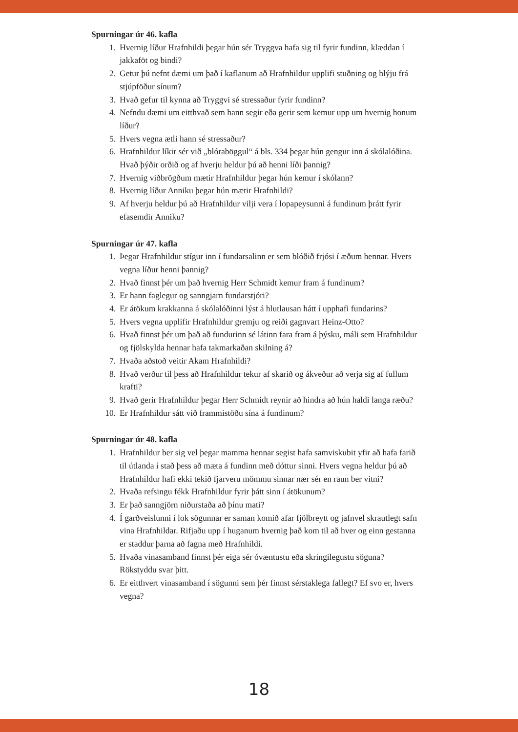Spurningar úr 46. kafla
1. Hvernig líður Hrafnhildi þegar hún sér Tryggva hafa sig til fyrir fundinn, klæddan í jakkaföt og bindi?
2. Getur þú nefnt dæmi um það í kaflanum að Hrafnhildur upplifi stuðning og hlýju frá stjúpföður sínum?
3. Hvað gefur til kynna að Tryggvi sé stressaður fyrir fundinn?
4. Nefndu dæmi um eitthvað sem hann segir eða gerir sem kemur upp um hvernig honum líður?
5. Hvers vegna ætli hann sé stressaður?
6. Hrafnhildur líkir sér við „blóraböggul“ á bls. 334 þegar hún gengur inn á skólalóðina. Hvað þýðir orðið og af hverju heldur þú að henni líði þannig?
7. Hvernig viðbrögðum mætir Hrafnhildur þegar hún kemur í skólann?
8. Hvernig líður Anniku þegar hún mætir Hrafnhildi?
9. Af hverju heldur þú að Hrafnhildur vilji vera í lopapeysunni á fundinum þrátt fyrir efasemdir Anniku?
Spurningar úr 47. kafla
1. Þegar Hrafnhildur stígur inn í fundarsalinn er sem blóðið frjósi í æðum hennar. Hvers vegna líður henni þannig?
2. Hvað finnst þér um það hvernig Herr Schmidt kemur fram á fundinum?
3. Er hann faglegur og sanngjarn fundarstjóri?
4. Er átökum krakkanna á skólalóðinni lýst á hlutlausan hátt í upphafi fundarins?
5. Hvers vegna upplifir Hrafnhildur gremju og reiði gagnvart Heinz-Otto?
6. Hvað finnst þér um það að fundurinn sé látinn fara fram á þýsku, máli sem Hrafnhildur og fjölskylda hennar hafa takmarkaðan skilning á?
7. Hvaða aðstoð veitir Akam Hrafnhildi?
8. Hvað verður til þess að Hrafnhildur tekur af skarið og ákveður að verja sig af fullum krafti?
9. Hvað gerir Hrafnhildur þegar Herr Schmidt reynir að hindra að hún haldi langa ræðu?
10. Er Hrafnhildur sátt við frammistöðu sína á fundinum?
Spurningar úr 48. kafla
1. Hrafnhildur ber sig vel þegar mamma hennar segist hafa samviskubit yfir að hafa farið til útlanda í stað þess að mæta á fundinn með dóttur sinni. Hvers vegna heldur þú að Hrafnhildur hafi ekki tekið fjarveru mömmu sinnar nær sér en raun ber vitni?
2. Hvaða refsingu fékk Hrafnhildur fyrir þátt sinn í átökunum?
3. Er það sanngjörn niðurstaða að þínu mati?
4. Í garðveislunni í lok sögunnar er saman komið afar fjölbreytt og jafnvel skrautlegt safn vina Hrafnhildar. Rifjaðu upp í huganum hvernig það kom til að hver og einn gestanna er staddur þarna að fagna með Hrafnhildi.
5. Hvaða vinasamband finnst þér eiga sér óvæntustu eða skringilegustu söguna? Rökstyddu svar þitt.
6. Er eitthvert vinasamband í sögunni sem þér finnst sérstaklega fallegt? Ef svo er, hvers vegna?
18